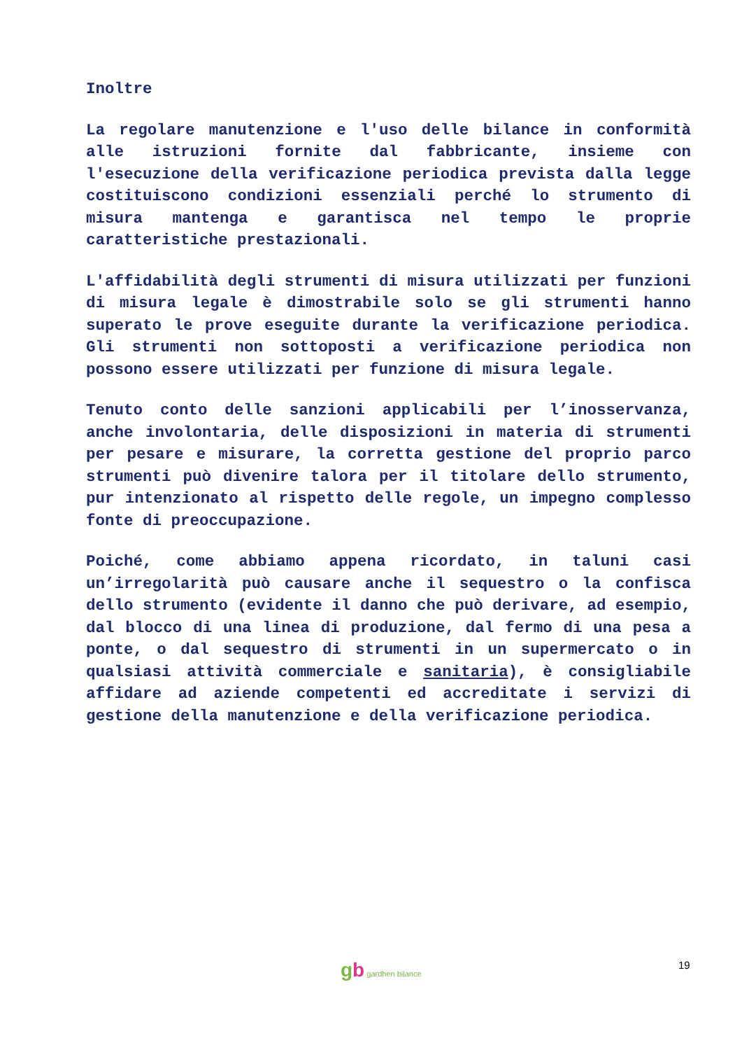Inoltre
La regolare manutenzione e l'uso delle bilance in conformità alle istruzioni fornite dal fabbricante, insieme con l'esecuzione della verificazione periodica prevista dalla legge costituiscono condizioni essenziali perché lo strumento di misura mantenga e garantisca nel tempo le proprie caratteristiche prestazionali.
L'affidabilità degli strumenti di misura utilizzati per funzioni di misura legale è dimostrabile solo se gli strumenti hanno superato le prove eseguite durante la verificazione periodica. Gli strumenti non sottoposti a verificazione periodica non possono essere utilizzati per funzione di misura legale.
Tenuto conto delle sanzioni applicabili per l’inosservanza, anche involontaria, delle disposizioni in materia di strumenti per pesare e misurare, la corretta gestione del proprio parco strumenti può divenire talora per il titolare dello strumento, pur intenzionato al rispetto delle regole, un impegno complesso fonte di preoccupazione.
Poiché, come abbiamo appena ricordato, in taluni casi un’irregolarità può causare anche il sequestro o la confisca dello strumento (evidente il danno che può derivare, ad esempio, dal blocco di una linea di produzione, dal fermo di una pesa a ponte, o dal sequestro di strumenti in un supermercato o in qualsiasi attività commerciale e sanitaria), è consigliabile affidare ad aziende competenti ed accreditate i servizi di gestione della manutenzione e della verificazione periodica.
gb gardhen bilance 19